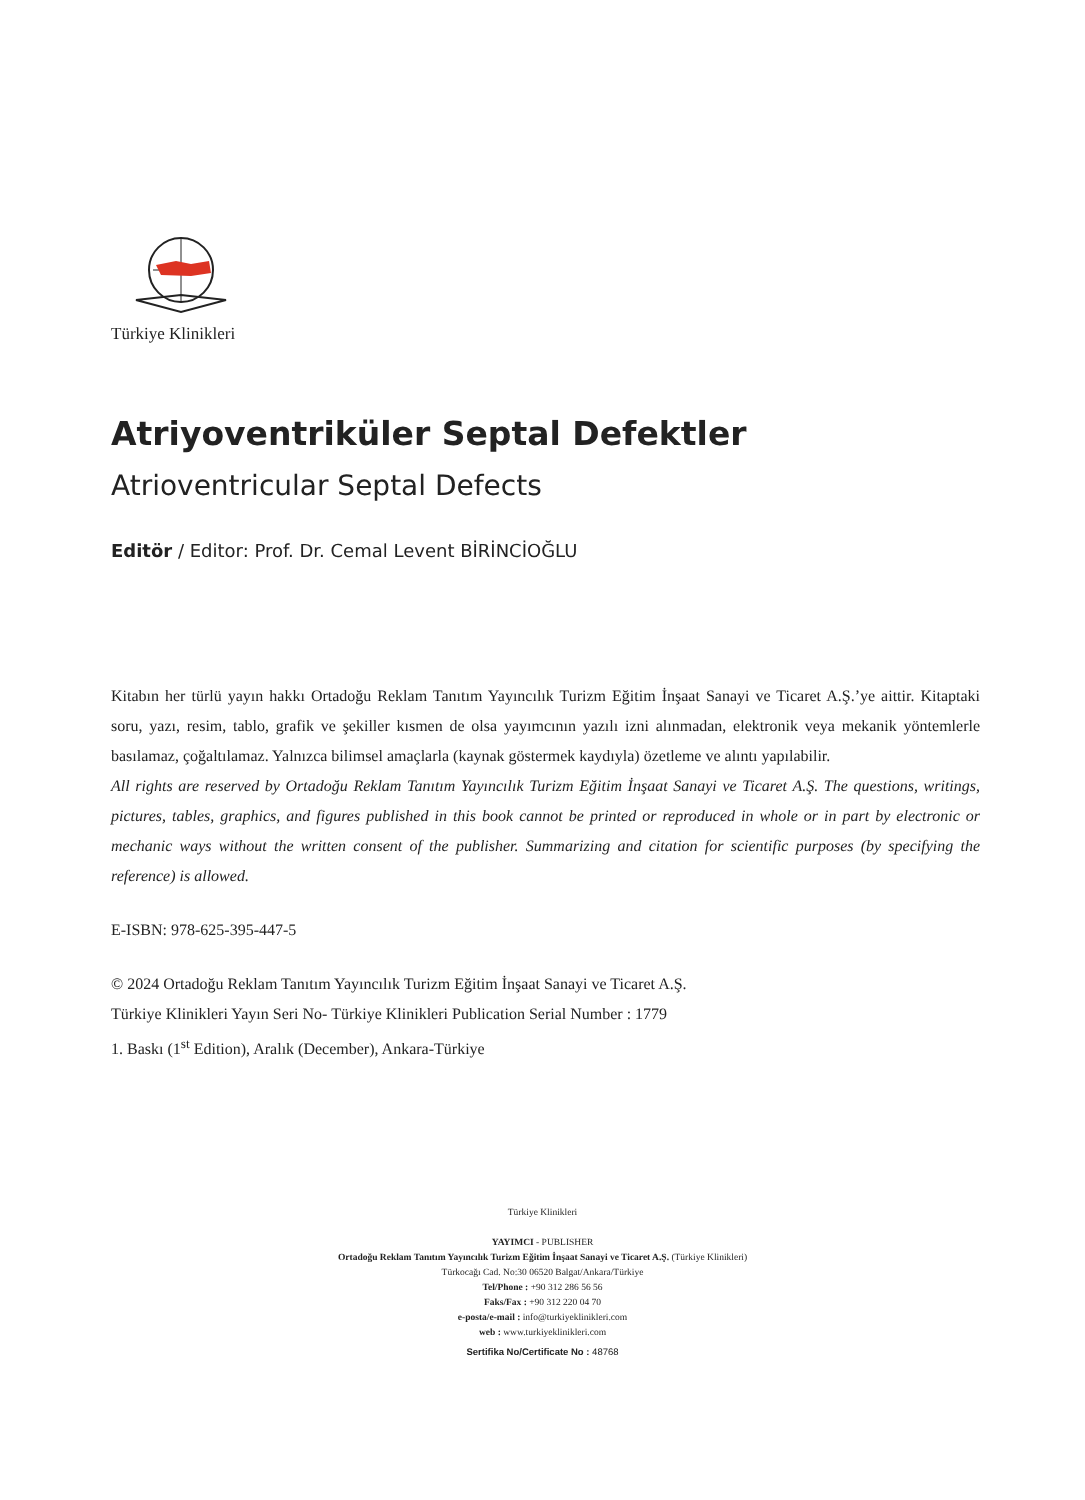Türkiye Klinikleri
Atriyoventriküler Septal Defektler
Atrioventricular Septal Defects
Editör / Editor: Prof. Dr. Cemal Levent BİRİNCİOĞLU
Kitabın her türlü yayın hakkı Ortadoğu Reklam Tanıtım Yayıncılık Turizm Eğitim İnşaat Sanayi ve Ticaret A.Ş.’ye aittir. Kitaptaki soru, yazı, resim, tablo, grafik ve şekiller kısmen de olsa yayımcının yazılı izni alınmadan, elektronik veya mekanik yöntemlerle basılamaz, çoğaltılamaz. Yalnızca bilimsel amaçlarla (kaynak göstermek kaydıyla) özetleme ve alıntı yapılabilir.
All rights are reserved by Ortadoğu Reklam Tanıtım Yayıncılık Turizm Eğitim İnşaat Sanayi ve Ticaret A.Ş. The questions, writings, pictures, tables, graphics, and figures published in this book cannot be printed or reproduced in whole or in part by electronic or mechanic ways without the written consent of the publisher. Summarizing and citation for scientific purposes (by specifying the reference) is allowed.
E-ISBN: 978-625-395-447-5
© 2024 Ortadoğu Reklam Tanıtım Yayıncılık Turizm Eğitim İnşaat Sanayi ve Ticaret A.Ş.
Türkiye Klinikleri Yayın Seri No- Türkiye Klinikleri Publication Serial Number : 1779
1. Baskı (1<sup>st</sup> Edition), Aralık (December), Ankara-Türkiye
Türkiye Klinikleri
YAYIMCI - PUBLISHER
Ortadoğu Reklam Tanıtım Yayıncılık Turizm Eğitim İnşaat Sanayi ve Ticaret A.Ş. (Türkiye Klinikleri)
Türkocağı Cad. No:30 06520 Balgat/Ankara/Türkiye
Tel/Phone : +90 312 286 56 56
Faks/Fax : +90 312 220 04 70
e-posta/e-mail : info@turkiyeklinikleri.com
web : www.turkiyeklinikleri.com
Sertifika No/Certificate No : 48768